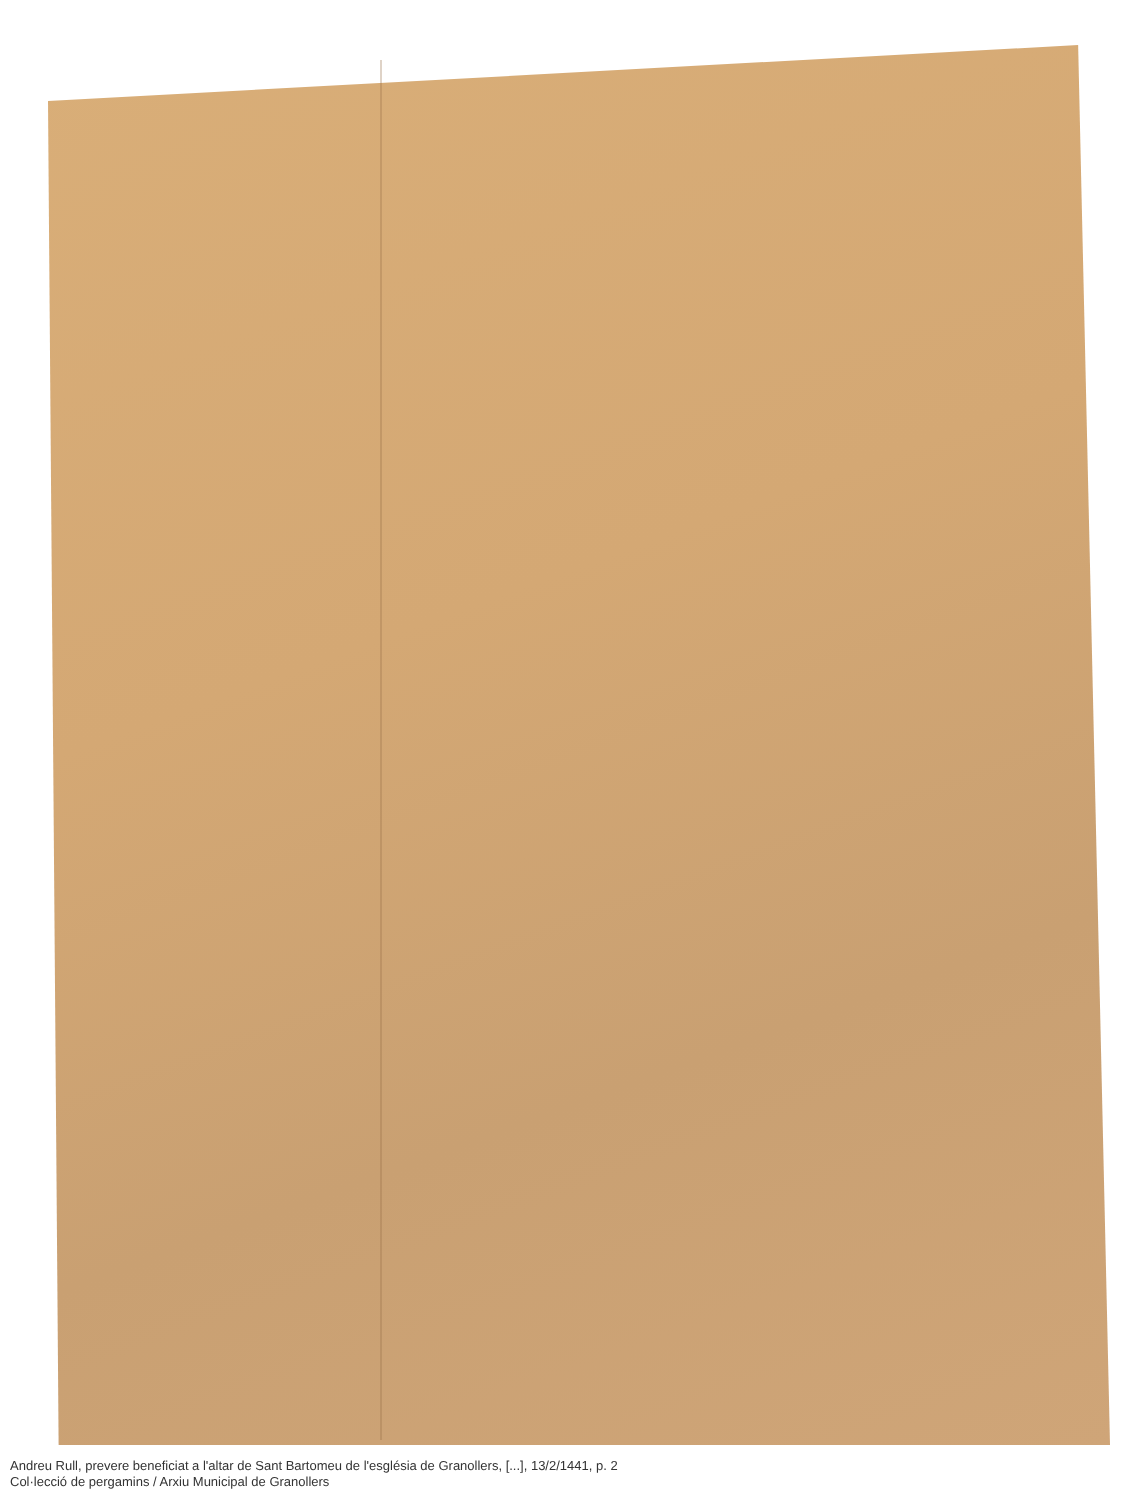Andreu Rull, prevere beneficiat a l'altar de Sant Bartomeu de l'església de Granollers, [...], 13/2/1441, p. 2
Col·lecció de pergamins / Arxiu Municipal de Granollers